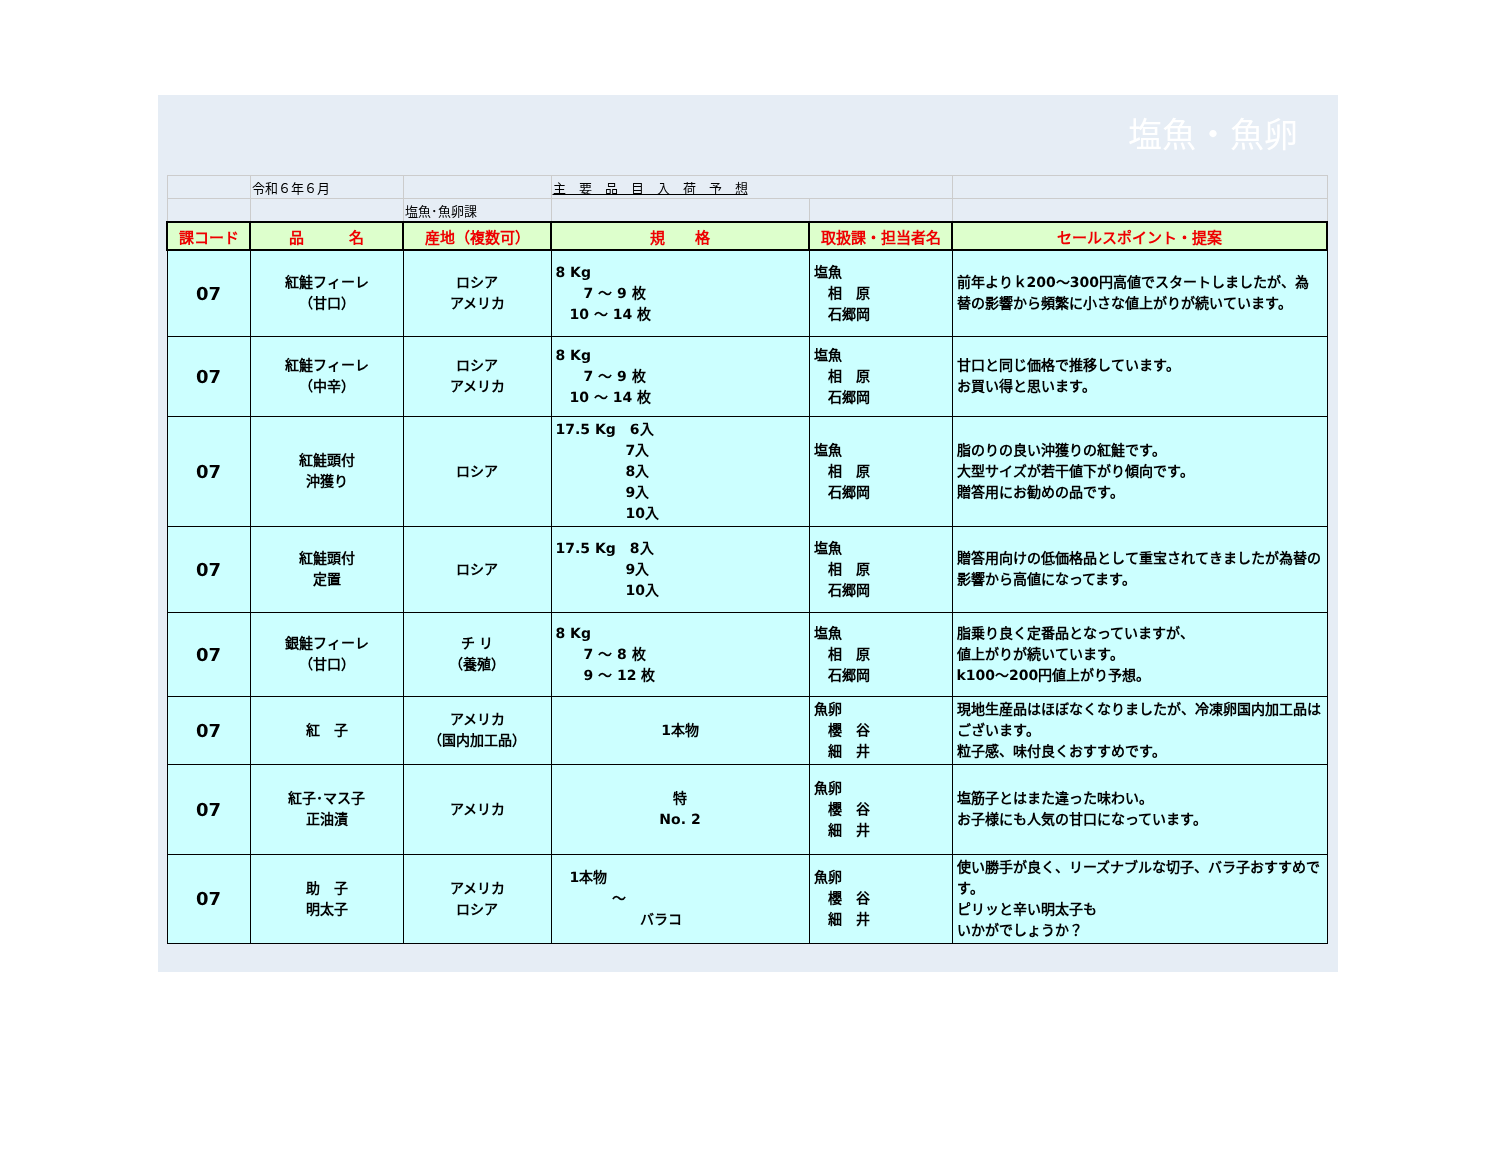塩魚・魚卵
| | 令和６年６月 | | 主 要 品 目 入 荷 予 想 | | |
| | | 塩魚･魚卵課 | | | |
| 課コード | 品 名 | 産地（複数可） | 規 格 | 取扱課・担当者名 | セールスポイント・提案 |
| 07 | 紅鮭フィーレ （甘口） | ロシア アメリカ | 8 Kg 7 ～ 9 枚 10 ～ 14 枚 | 塩魚 相 原 石郷岡 | 前年よりｋ200～300円高値でスタートしましたが、為替の影響から頻繁に小さな値上がりが続いています。 |
| 07 | 紅鮭フィーレ （中辛） | ロシア アメリカ | 8 Kg 7 ～ 9 枚 10 ～ 14 枚 | 塩魚 相 原 石郷岡 | 甘口と同じ価格で推移しています。 お買い得と思います。 |
| 07 | 紅鮭頭付 沖獲り | ロシア | 17.5 Kg 6入 7入 8入 9入 10入 | 塩魚 相 原 石郷岡 | 脂のりの良い沖獲りの紅鮭です。 大型サイズが若干値下がり傾向です。 贈答用にお勧めの品です。 |
| 07 | 紅鮭頭付 定置 | ロシア | 17.5 Kg 8入 9入 10入 | 塩魚 相 原 石郷岡 | 贈答用向けの低価格品として重宝されてきましたが為替の影響から高値になってます。 |
| 07 | 銀鮭フィーレ （甘口） | チ リ （養殖） | 8 Kg 7 ～ 8 枚 9 ～ 12 枚 | 塩魚 相 原 石郷岡 | 脂乗り良く定番品となっていますが、 値上がりが続いています。 k100～200円値上がり予想。 |
| 07 | 紅 子 | アメリカ （国内加工品） | 1本物 | 魚卵 櫻 谷 細 井 | 現地生産品はほぼなくなりましたが、冷凍卵国内加工品はございます。 粒子感、味付良くおすすめです。 |
| 07 | 紅子･マス子 正油漬 | アメリカ | 特 No. 2 | 魚卵 櫻 谷 細 井 | 塩筋子とはまた違った味わい。 お子様にも人気の甘口になっています。 |
| 07 | 助 子 明太子 | アメリカ ロシア | 1本物 ～ バラコ | 魚卵 櫻 谷 細 井 | 使い勝手が良く、リーズナブルな切子、バラ子おすすめです。 ピリッと辛い明太子も いかがでしょうか？ |